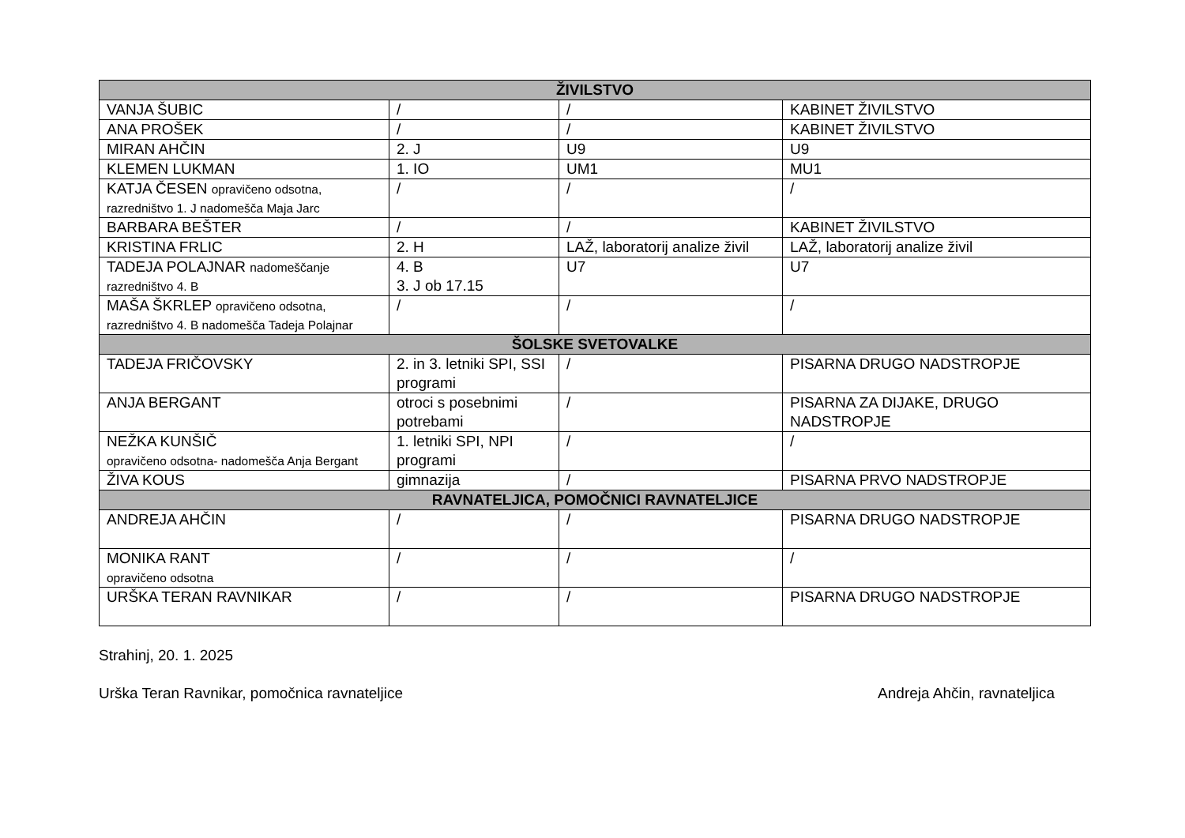| ŽIVILSTVO | | | |
| VANJA ŠUBIC | / | / | KABINET ŽIVILSTVO |
| ANA PROŠEK | / | / | KABINET ŽIVILSTVO |
| MIRAN AHČIN | 2. J | U9 | U9 |
| KLEMEN LUKMAN | 1. IO | UM1 | MU1 |
| KATJA ČESEN opravičeno odsotna, razredništvo 1. J nadomešča Maja Jarc | / | / | / |
| BARBARA BEŠTER | / | / | KABINET ŽIVILSTVO |
| KRISTINA FRLIC | 2. H | LAŽ, laboratorij analize živil | LAŽ, laboratorij analize živil |
| TADEJA POLAJNAR nadomeščanje razredništvo 4. B | 4. B 3. J ob 17.15 | U7 | U7 |
| MAŠA ŠKRLEP opravičeno odsotna, razredništvo 4. B nadomešča Tadeja Polajnar | / | / | / |
| ŠOLSKE SVETOVALKE | | | |
| TADEJA FRIČOVSKY | 2. in 3. letniki SPI, SSI programi | / | PISARNA DRUGO NADSTROPJE |
| ANJA BERGANT | otroci s posebnimi potrebami | / | PISARNA ZA DIJAKE, DRUGO NADSTROPJE |
| NEŽKA KUNŠIČ opravičeno odsotna- nadomešča Anja Bergant | 1. letniki SPI, NPI programi | / | / |
| ŽIVA KOUS | gimnazija | / | PISARNA PRVO NADSTROPJE |
| RAVNATELJICA, POMOČNICI RAVNATELJICE | | | |
| ANDREJA AHČIN | / | / | PISARNA DRUGO NADSTROPJE |
| MONIKA RANT opravičeno odsotna | / | / | / |
| URŠKA TERAN RAVNIKAR | / | / | PISARNA DRUGO NADSTROPJE |
Strahinj, 20. 1. 2025
Urška Teran Ravnikar, pomočnica ravnateljice Andreja Ahčin, ravnateljica